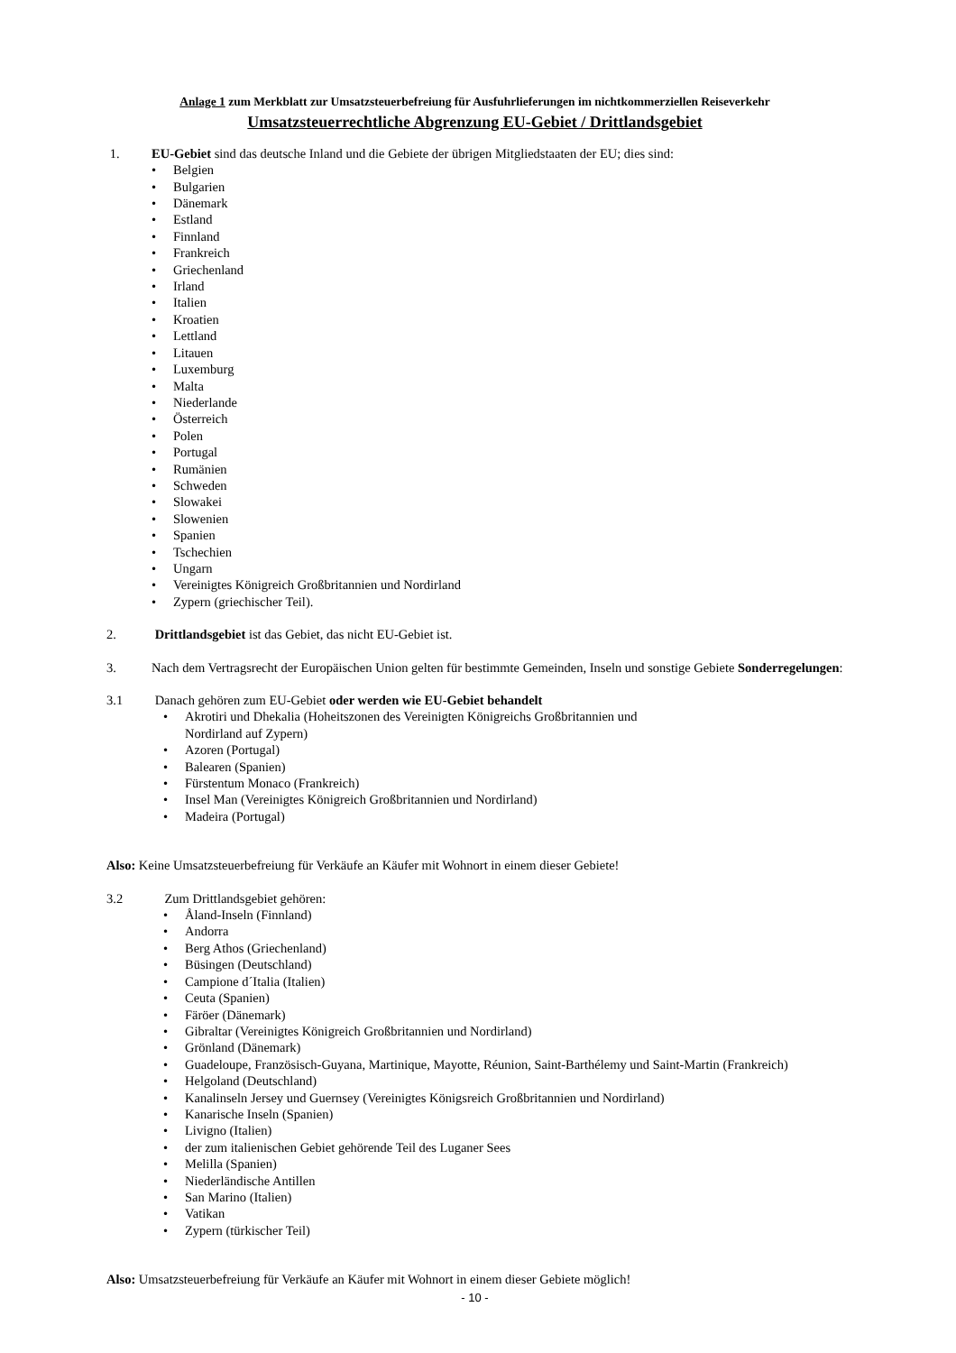Anlage 1 zum Merkblatt zur Umsatzsteuerbefreiung für Ausfuhrlieferungen im nichtkommerziellen Reiseverkehr
Umsatzsteuerrechtliche Abgrenzung EU-Gebiet / Drittlandsgebiet
1. EU-Gebiet sind das deutsche Inland und die Gebiete der übrigen Mitgliedstaaten der EU; dies sind:
• Belgien
• Bulgarien
• Dänemark
• Estland
• Finnland
• Frankreich
• Griechenland
• Irland
• Italien
• Kroatien
• Lettland
• Litauen
• Luxemburg
• Malta
• Niederlande
• Österreich
• Polen
• Portugal
• Rumänien
• Schweden
• Slowakei
• Slowenien
• Spanien
• Tschechien
• Ungarn
• Vereinigtes Königreich Großbritannien und Nordirland
• Zypern (griechischer Teil).
2. Drittlandsgebiet ist das Gebiet, das nicht EU-Gebiet ist.
3. Nach dem Vertragsrecht der Europäischen Union gelten für bestimmte Gemeinden, Inseln und sonstige Gebiete Sonderregelungen:
3.1 Danach gehören zum EU-Gebiet oder werden wie EU-Gebiet behandelt
• Akrotiri und Dhekalia (Hoheitszonen des Vereinigten Königreichs Großbritannien und
Nordirland auf Zypern)
• Azoren (Portugal)
• Balearen (Spanien)
• Fürstentum Monaco (Frankreich)
• Insel Man (Vereinigtes Königreich Großbritannien und Nordirland)
• Madeira (Portugal)
Also: Keine Umsatzsteuerbefreiung für Verkäufe an Käufer mit Wohnort in einem dieser Gebiete!
3.2 Zum Drittlandsgebiet gehören:
• Åland-Inseln (Finnland)
• Andorra
• Berg Athos (Griechenland)
• Büsingen (Deutschland)
• Campione d´Italia (Italien)
• Ceuta (Spanien)
• Färöer (Dänemark)
• Gibraltar (Vereinigtes Königreich Großbritannien und Nordirland)
• Grönland (Dänemark)
• Guadeloupe, Französisch-Guyana, Martinique, Mayotte, Réunion, Saint-Barthélemy und Saint-Martin (Frankreich)
• Helgoland (Deutschland)
• Kanalinseln Jersey und Guernsey (Vereinigtes Königsreich Großbritannien und Nordirland)
• Kanarische Inseln (Spanien)
• Livigno (Italien)
• der zum italienischen Gebiet gehörende Teil des Luganer Sees
• Melilla (Spanien)
• Niederländische Antillen
• San Marino (Italien)
• Vatikan
• Zypern (türkischer Teil)
Also: Umsatzsteuerbefreiung für Verkäufe an Käufer mit Wohnort in einem dieser Gebiete möglich!
- 10 -